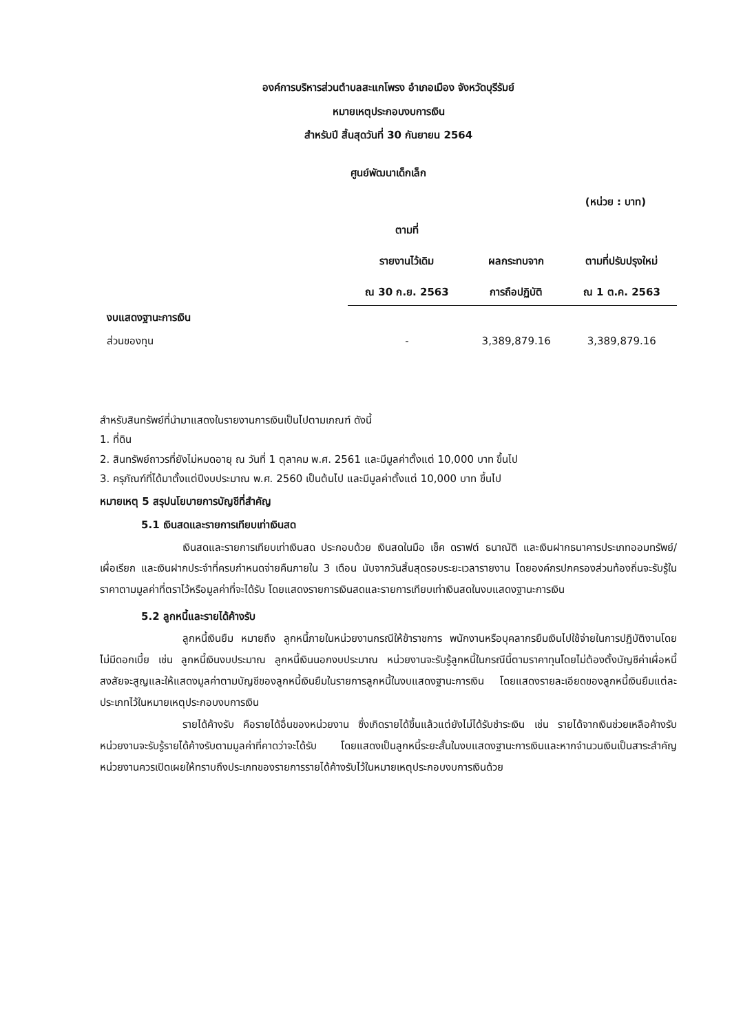องค์การบริหารส่วนตำบลสะแกโพรง อำเภอเมือง จังหวัดบุรีรัมย์
หมายเหตุประกอบงบการเงิน
สำหรับปี สิ้นสุดวันที่ 30 กันยายน 2564
ศูนย์พัฒนาเด็กเล็ก
(หน่วย : บาท)
| | ตามที่ รายงานไว้เดิม ณ 30 ก.ย. 2563 | ผลกระทบจาก การถือปฏิบัติ | ตามที่ปรับปรุงใหม่ ณ 1 ต.ค. 2563 |
| --- | --- | --- | --- |
| งบแสดงฐานะการเงิน | | | |
| ส่วนของทุน | - | 3,389,879.16 | 3,389,879.16 |
สำหรับสินทรัพย์ที่นำมาแสดงในรายงานการเงินเป็นไปตามเกณฑ์ ดังนี้
1. ที่ดิน
2. สินทรัพย์ถาวรที่ยังไม่หมดอายุ ณ วันที่ 1 ตุลาคม พ.ศ. 2561 และมีมูลค่าตั้งแต่ 10,000 บาท ขึ้นไป
3. ครุภัณฑ์ที่ได้มาตั้งแต่ปีงบประมาณ พ.ศ. 2560 เป็นต้นไป และมีมูลค่าตั้งแต่ 10,000 บาท ขึ้นไป
หมายเหตุ 5 สรุปนโยบายการบัญชีที่สำคัญ
5.1 เงินสดและรายการเทียบเท่าเงินสด
เงินสดและรายการเทียบเท่าเงินสด ประกอบด้วย เงินสดในมือ เช็ค ดราฟต์ ธนาณัติ และเงินฝากธนาคารประเภทออมทรัพย์/เผื่อเรียก และเงินฝากประจำที่ครบกำหนดจ่ายคืนภายใน 3 เดือน นับจากวันสิ้นสุดรอบระยะเวลารายงาน โดยองค์กรปกครองส่วนท้องถิ่นจะรับรู้ในราคาตามมูลค่าที่ตราไว้หรือมูลค่าที่จะได้รับ โดยแสดงรายการเงินสดและรายการเทียบเท่าเงินสดในงบแสดงฐานะการเงิน
5.2 ลูกหนี้และรายได้ค้างรับ
ลูกหนี้เงินยืม หมายถึง ลูกหนี้ภายในหน่วยงานกรณีให้ข้าราชการ พนักงานหรือบุคลากรยืมเงินไปใช้จ่ายในการปฏิบัติงานโดยไม่มีดอกเบี้ย เช่น ลูกหนี้เงินงบประมาณ ลูกหนี้เงินนอกงบประมาณ หน่วยงานจะรับรู้ลูกหนี้ในกรณีนี้ตามราคาทุนโดยไม่ต้องตั้งบัญชีค่าเผื่อหนี้สงสัยจะสูญและให้แสดงมูลค่าตามบัญชีของลูกหนี้เงินยืมในรายการลูกหนี้ในงบแสดงฐานะการเงิน โดยแสดงรายละเอียดของลูกหนี้เงินยืมแต่ละประเภทไว้ในหมายเหตุประกอบงบการเงิน
รายได้ค้างรับ คือรายได้อื่นของหน่วยงาน ซึ่งเกิดรายได้ขึ้นแล้วแต่ยังไม่ได้รับชำระเงิน เช่น รายได้จากเงินช่วยเหลือค้างรับ หน่วยงานจะรับรู้รายได้ค้างรับตามมูลค่าที่คาดว่าจะได้รับ โดยแสดงเป็นลูกหนี้ระยะสั้นในงบแสดงฐานะการเงินและหากจำนวนเงินเป็นสาระสำคัญหน่วยงานควรเปิดเผยให้ทราบถึงประเภทของรายการรายได้ค้างรับไว้ในหมายเหตุประกอบงบการเงินด้วย